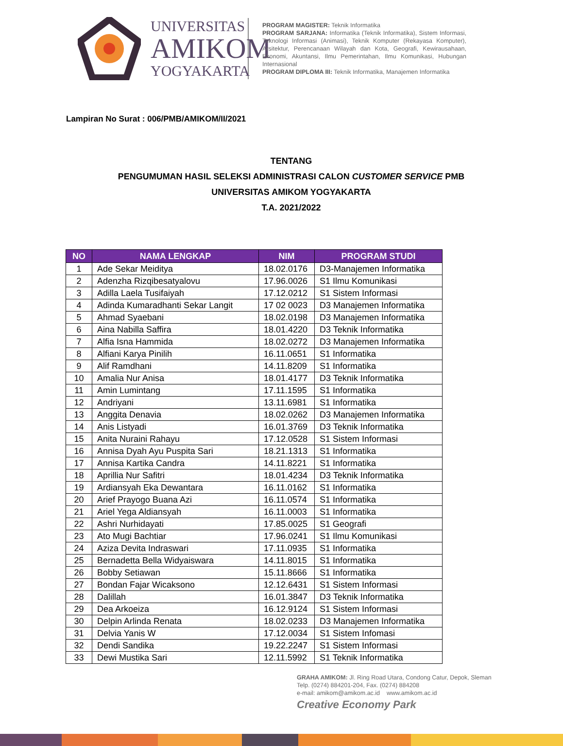UNIVERSITAS
AMIKOM
YOGYAKARTA
PROGRAM MAGISTER: Teknik Informatika
PROGRAM SARJANA: Informatika (Teknik Informatika), Sistem Informasi, Teknologi Informasi (Animasi), Teknik Komputer (Rekayasa Komputer), Arsitektur, Perencanaan Wilayah dan Kota, Geografi, Kewirausahaan, Ekonomi, Akuntansi, Ilmu Pemerintahan, Ilmu Komunikasi, Hubungan Internasional
PROGRAM DIPLOMA III: Teknik Informatika, Manajemen Informatika
Lampiran No Surat : 006/PMB/AMIKOM/II/2021
TENTANG
PENGUMUMAN HASIL SELEKSI ADMINISTRASI CALON CUSTOMER SERVICE PMB
UNIVERSITAS AMIKOM YOGYAKARTA
T.A. 2021/2022
| NO | NAMA LENGKAP | NIM | PROGRAM STUDI |
| --- | --- | --- | --- |
| 1 | Ade Sekar Meiditya | 18.02.0176 | D3-Manajemen Informatika |
| 2 | Adenzha Rizqibesatyalovu | 17.96.0026 | S1 Ilmu Komunikasi |
| 3 | Adilla Laela Tusifaiyah | 17.12.0212 | S1 Sistem Informasi |
| 4 | Adinda Kumaradhanti Sekar Langit | 17 02 0023 | D3 Manajemen Informatika |
| 5 | Ahmad Syaebani | 18.02.0198 | D3 Manajemen Informatika |
| 6 | Aina Nabilla Saffira | 18.01.4220 | D3 Teknik Informatika |
| 7 | Alfia Isna Hammida | 18.02.0272 | D3 Manajemen Informatika |
| 8 | Alfiani Karya Pinilih | 16.11.0651 | S1 Informatika |
| 9 | Alif Ramdhani | 14.11.8209 | S1 Informatika |
| 10 | Amalia Nur Anisa | 18.01.4177 | D3 Teknik Informatika |
| 11 | Amin Lumintang | 17.11.1595 | S1 Informatika |
| 12 | Andriyani | 13.11.6981 | S1 Informatika |
| 13 | Anggita Denavia | 18.02.0262 | D3 Manajemen Informatika |
| 14 | Anis Listyadi | 16.01.3769 | D3 Teknik Informatika |
| 15 | Anita Nuraini Rahayu | 17.12.0528 | S1 Sistem Informasi |
| 16 | Annisa Dyah Ayu Puspita Sari | 18.21.1313 | S1 Informatika |
| 17 | Annisa Kartika Candra | 14.11.8221 | S1 Informatika |
| 18 | Aprillia Nur Safitri | 18.01.4234 | D3 Teknik Informatika |
| 19 | Ardiansyah Eka Dewantara | 16.11.0162 | S1 Informatika |
| 20 | Arief Prayogo Buana Azi | 16.11.0574 | S1 Informatika |
| 21 | Ariel Yega Aldiansyah | 16.11.0003 | S1 Informatika |
| 22 | Ashri Nurhidayati | 17.85.0025 | S1 Geografi |
| 23 | Ato Mugi Bachtiar | 17.96.0241 | S1 Ilmu Komunikasi |
| 24 | Aziza Devita Indraswari | 17.11.0935 | S1 Informatika |
| 25 | Bernadetta Bella Widyaiswara | 14.11.8015 | S1 Informatika |
| 26 | Bobby Setiawan | 15.11.8666 | S1 Informatika |
| 27 | Bondan Fajar Wicaksono | 12.12.6431 | S1 Sistem Informasi |
| 28 | Dalillah | 16.01.3847 | D3 Teknik Informatika |
| 29 | Dea Arkoeiza | 16.12.9124 | S1 Sistem Informasi |
| 30 | Delpin Arlinda Renata | 18.02.0233 | D3 Manajemen Informatika |
| 31 | Delvia Yanis W | 17.12.0034 | S1 Sistem Infomasi |
| 32 | Dendi Sandika | 19.22.2247 | S1 Sistem Informasi |
| 33 | Dewi Mustika Sari | 12.11.5992 | S1 Teknik Informatika |
GRAHA AMIKOM: Jl. Ring Road Utara, Condong Catur, Depok, Sleman
Telp. (0274) 884201-204, Fax. (0274) 884208
e-mail: amikom@amikom.ac.id www.amikom.ac.id
Creative Economy Park